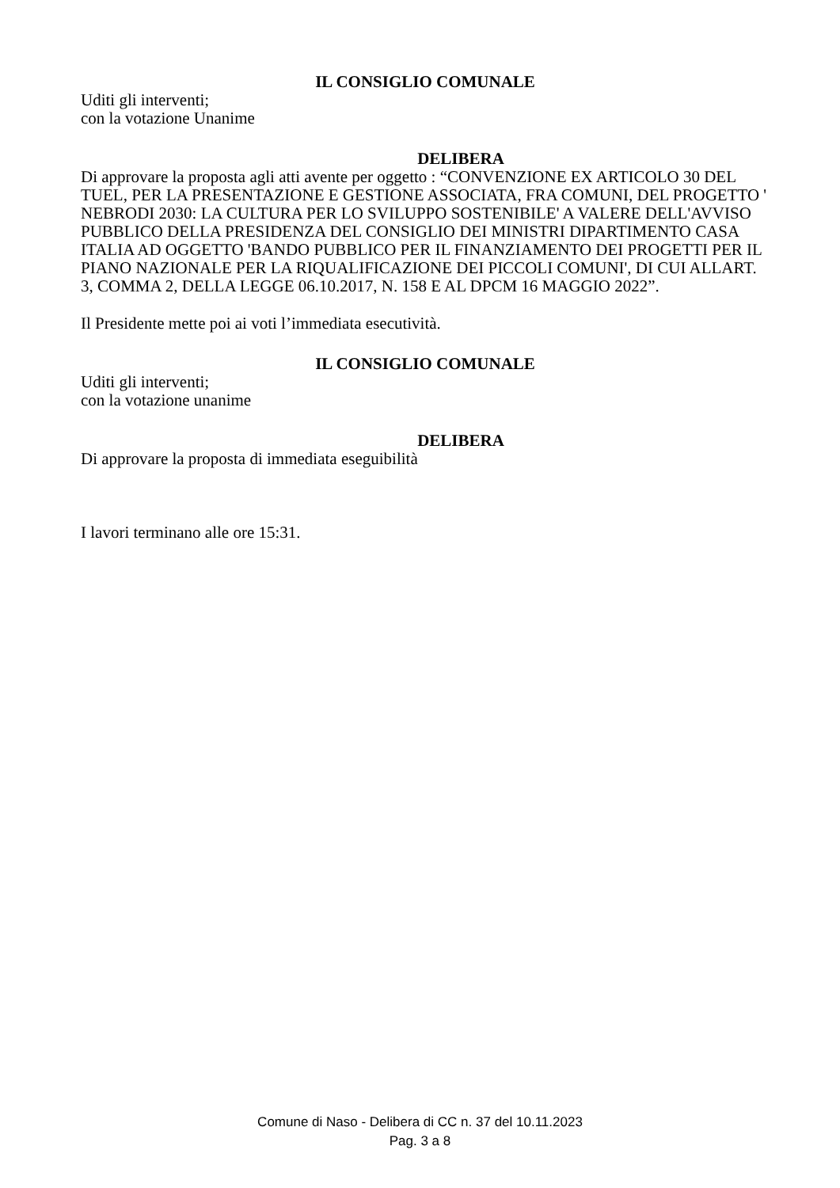IL CONSIGLIO COMUNALE
Uditi gli interventi;
con la votazione Unanime
DELIBERA
Di approvare la proposta agli atti avente per oggetto : “CONVENZIONE EX ARTICOLO 30 DEL TUEL, PER LA PRESENTAZIONE E GESTIONE ASSOCIATA, FRA COMUNI, DEL PROGETTO ' NEBRODI 2030: LA CULTURA PER LO SVILUPPO SOSTENIBILE' A VALERE DELL'AVVISO PUBBLICO DELLA PRESIDENZA DEL CONSIGLIO DEI MINISTRI DIPARTIMENTO CASA ITALIA AD OGGETTO 'BANDO PUBBLICO PER IL FINANZIAMENTO DEI PROGETTI PER IL PIANO NAZIONALE PER LA RIQUALIFICAZIONE DEI PICCOLI COMUNI', DI CUI ALLART. 3, COMMA 2, DELLA LEGGE 06.10.2017, N. 158 E AL DPCM 16 MAGGIO 2022”.
Il Presidente mette poi ai voti l’immediata esecutività.
IL CONSIGLIO COMUNALE
Uditi gli interventi;
con la votazione unanime
DELIBERA
Di approvare la proposta di immediata eseguibilità
I lavori terminano alle ore 15:31.
Comune di Naso - Delibera di CC n. 37 del 10.11.2023
Pag. 3 a 8